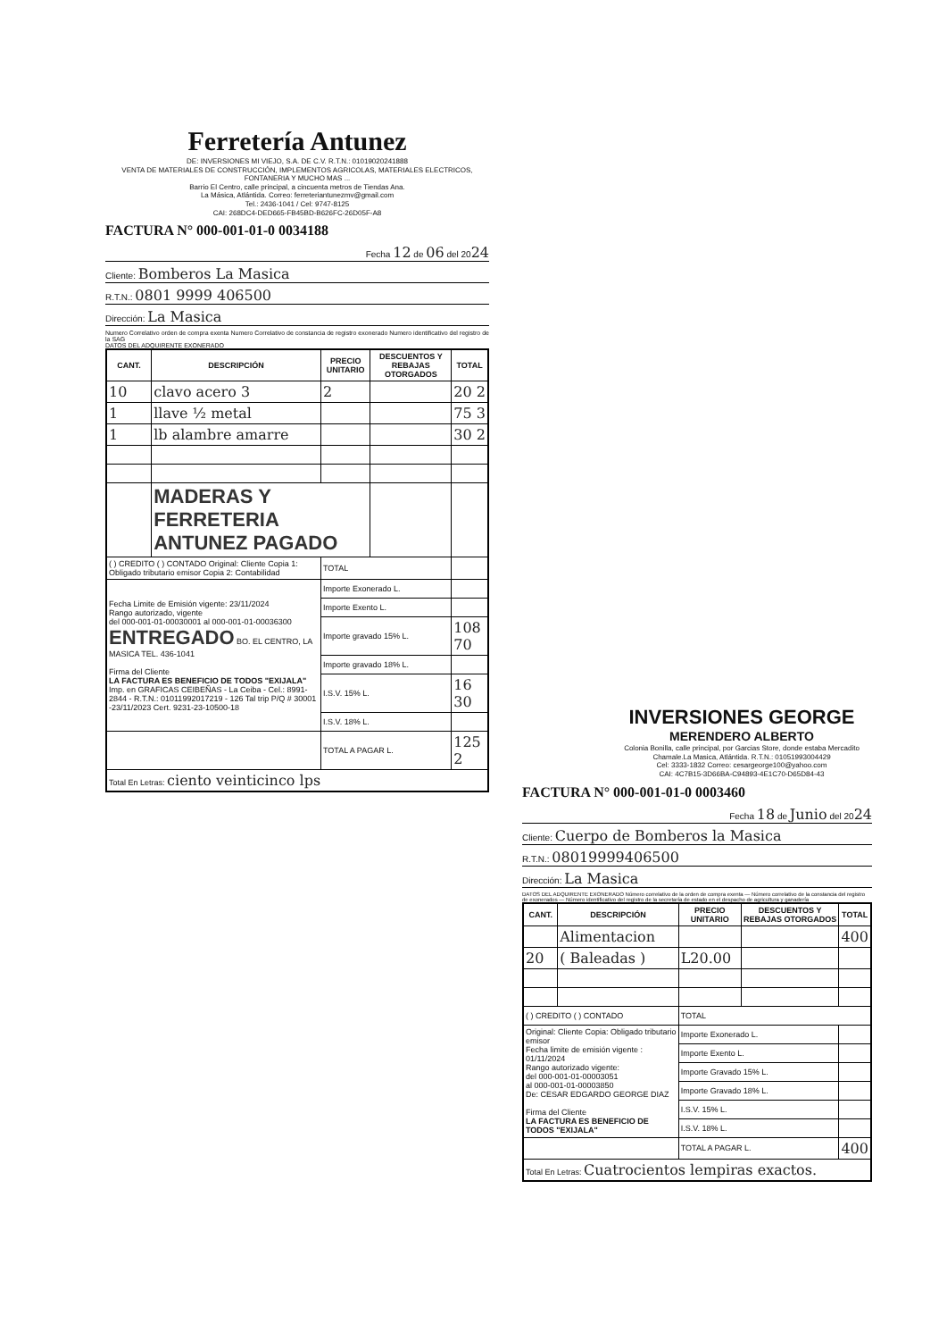Ferretería Antunez
DE: INVERSIONES MI VIEJO, S.A. DE C.V. R.T.N.: 01019020241888
VENTA DE MATERIALES DE CONSTRUCCIÓN, IMPLEMENTOS AGRICOLAS, MATERIALES ELECTRICOS, FONTANERIA Y MUCHO MAS ...
Barrio El Centro, calle principal, a cincuenta metros de Tiendas Ana.
La Másica, Atlántida. Correo: ferreteriantunezmv@gmail.com
Tel.: 2436-1041 / Cel: 9747-8125
CAI: 268DC4-DED665-FB45BD-B626FC-26D05F-A8
FACTURA N° 000-001-01-0 0034188
Fecha 12 de 06 del 2024
Cliente: Bomberos La Masica
R.T.N.: 0801 9999 406500
Dirección: La Masica
Numero Correlativo orden de compra exenta Numero Correlativo de constancia de registro exonerado Numero identificativo del registro de la SAG
DATOS DEL ADQUIRENTE EXONERADO
| CANT. | DESCRIPCIÓN | PRECIO UNITARIO | DESCUENTOS Y REBAJAS OTORGADOS | TOTAL |
| --- | --- | --- | --- | --- |
| 10 | clavo acero 3 | 2 | | 20 2 |
| 1 | llave ½ metal | | | 75 3 |
| 1 | lb alambre amarre | | | 30 2 |
| | MADERAS Y FERRETERIA ANTUNEZ PAGADO | | | |
| ( ) CREDITO ( ) CONTADO Original: Cliente Copia 1: Obligado tributario emisor Copia 2: Contabilidad | | TOTAL | | |
| Fecha Limite de Emisión vigente: 23/11/2024 Rango autorizado, vigente del 000-001-01-00030001 al 000-001-01-00036300 ENTREGADO BO. EL CENTRO, LA MASICA TEL. 436-1041 Firma del Cliente LA FACTURA ES BENEFICIO DE TODOS "EXIJALA" Imp. en GRAFICAS CEIBEÑAS - La Ceiba - Cel.: 8991-2844 - R.T.N.: 01011992017219 - 126 Tal trip P/Q # 30001 -23/11/2023 Cert. 9231-23-10500-18 | | Importe Exonerado L. | | |
| | | Importe Exento L. | | |
| | | Importe gravado 15% L. | | 108 70 |
| | | Importe gravado 18% L. | | |
| | | I.S.V. 15% L. | | 16 30 |
| | | I.S.V. 18% L. | | |
| | | TOTAL A PAGAR L. | | 125 2 |
| Total En Letras: ciento veinticinco lps | | | | |
INVERSIONES GEORGE
MERENDERO ALBERTO
Colonia Bonilla, calle principal, por Garcias Store, donde estaba Mercadito Chamale.La Masica, Atlántida. R.T.N.: 01051993004429
Cel: 3333-1832 Correo: cesargeorge100@yahoo.com
CAI: 4C7B15-3D66BA-C94893-4E1C70-D65D84-43
FACTURA N° 000-001-01-0 0003460
Fecha 18 de Junio del 2024
Cliente: Cuerpo de Bomberos la Masica
R.T.N.: 08019999406500
Dirección: La Masica
DATOS DEL ADQUIRENTE EXONERADO Número correlativo de la orden de compra exenta — Número correlativo de la constancia del registro de exonerados — Número identificativo del registro de la secretaría de estado en el despacho de agricultura y ganadería
| CANT. | DESCRIPCIÓN | PRECIO UNITARIO | DESCUENTOS Y REBAJAS OTORGADOS | TOTAL |
| --- | --- | --- | --- | --- |
| | Alimentacion | | | 400 |
| 20 | ( Baleadas ) | L20.00 | | |
| ( ) CREDITO ( ) CONTADO | | TOTAL | | |
| Original: Cliente Copia: Obligado tributario emisor Fecha limite de emisión vigente : 01/11/2024 Rango autorizado vigente: del 000-001-01-00003051 al 000-001-01-00003850 De: CESAR EDGARDO GEORGE DIAZ Firma del Cliente LA FACTURA ES BENEFICIO DE TODOS "EXIJALA" | | Importe Exonerado L. | | |
| | | Importe Exento L. | | |
| | | Importe Gravado 15% L. | | |
| | | Importe Gravado 18% L. | | |
| | | I.S.V. 15% L. | | |
| | | I.S.V. 18% L. | | |
| | | TOTAL A PAGAR L. | | 400 |
| Total En Letras: Cuatrocientos lempiras exactos. | | | | |